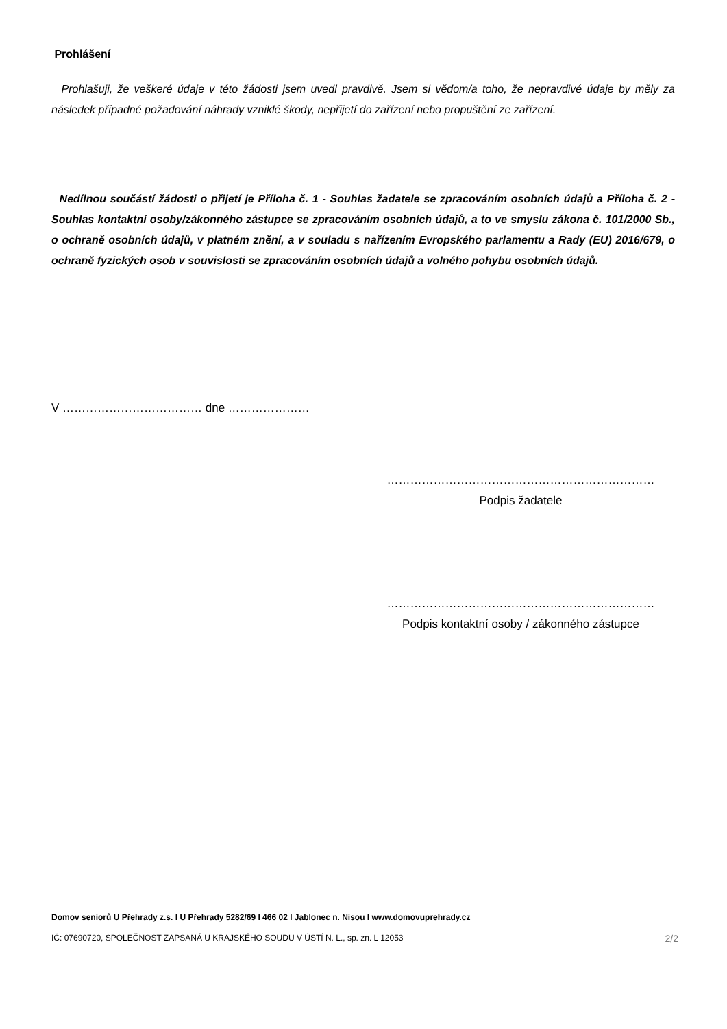Prohlášení
Prohlašuji, že veškeré údaje v této žádosti jsem uvedl pravdivě. Jsem si vědom/a toho, že nepravdivé údaje by měly za následek případné požadování náhrady vzniklé škody, nepřijetí do zařízení nebo propuštění ze zařízení.
Nedílnou součástí žádosti o přijetí je Příloha č. 1 - Souhlas žadatele se zpracováním osobních údajů a Příloha č. 2 - Souhlas kontaktní osoby/zákonného zástupce se zpracováním osobních údajů, a to ve smyslu zákona č. 101/2000 Sb., o ochraně osobních údajů, v platném znění, a v souladu s nařízením Evropského parlamentu a Rady (EU) 2016/679, o ochraně fyzických osob v souvislosti se zpracováním osobních údajů a volného pohybu osobních údajů.
V ……………………………… dne …………………
……………………………………………………………
Podpis žadatele
……………………………………………………………
Podpis kontaktní osoby / zákonného zástupce
Domov seniorů U Přehrady z.s. l U Přehrady 5282/69 l 466 02 l Jablonec n. Nisou l www.domovuprehrady.cz
IČ: 07690720, SPOLEČNOST ZAPSANÁ U KRAJSKÉHO SOUDU V ÚSTÍ N. L., sp. zn. L 12053 2/2